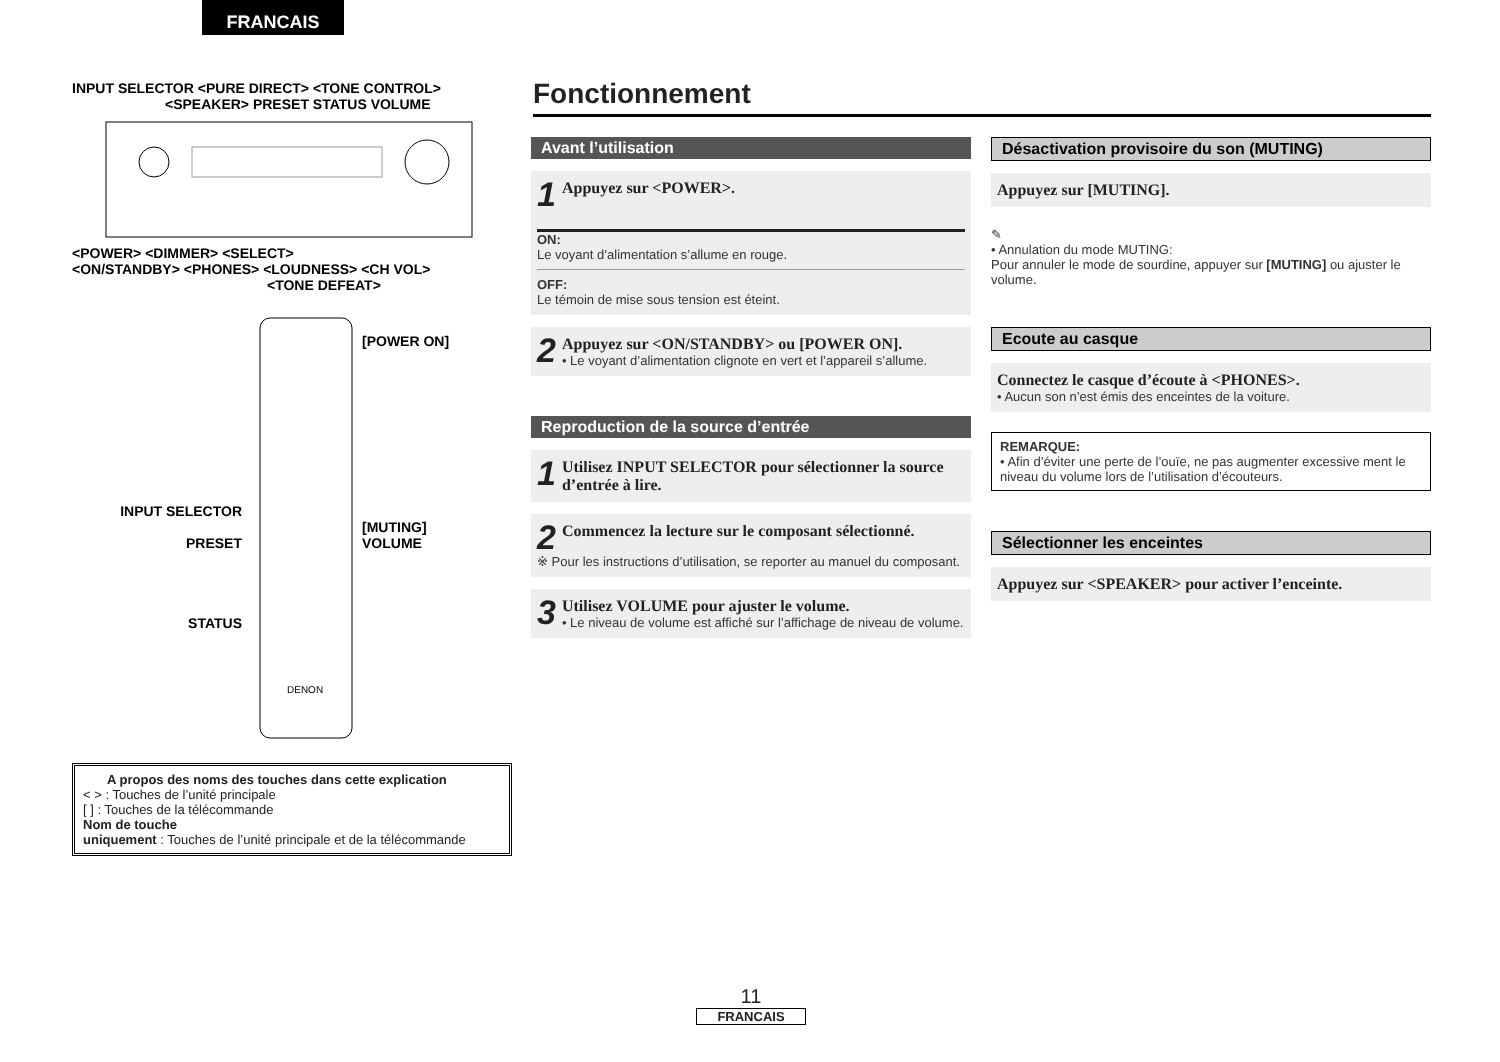FRANCAIS
INPUT SELECTOR <PURE DIRECT> <TONE CONTROL>
<SPEAKER> PRESET STATUS VOLUME
<POWER> <DIMMER> <SELECT>
<ON/STANDBY> <PHONES> <LOUDNESS> <CH VOL>
<TONE DEFEAT>
INPUT SELECTOR
PRESET
STATUS
DENON
[POWER ON]
[MUTING]
VOLUME
A propos des noms des touches dans cette explication
< > : Touches de l’unité principale
[ ] : Touches de la télécommande
Nom de touche
uniquement : Touches de l’unité principale et de la télécommande
Fonctionnement
Avant l’utilisation
1 Appuyez sur <POWER>.
ON:
Le voyant d’alimentation s’allume en rouge.
OFF:
Le témoin de mise sous tension est éteint.
2 Appuyez sur <ON/STANDBY> ou [POWER ON].
• Le voyant d’alimentation clignote en vert et l’appareil s’allume.
Reproduction de la source d’entrée
1 Utilisez INPUT SELECTOR pour sélectionner la source d’entrée à lire.
2 Commencez la lecture sur le composant sélectionné.
※ Pour les instructions d’utilisation, se reporter au manuel du composant.
3 Utilisez VOLUME pour ajuster le volume.
• Le niveau de volume est affiché sur l’affichage de niveau de volume.
Désactivation provisoire du son (MUTING)
Appuyez sur [MUTING].
✎
• Annulation du mode MUTING:
Pour annuler le mode de sourdine, appuyer sur [MUTING] ou ajuster le volume.
Ecoute au casque
Connectez le casque d’écoute à <PHONES>.
• Aucun son n’est émis des enceintes de la voiture.
REMARQUE:
• Afin d’éviter une perte de l’ouïe, ne pas augmenter excessive ment le niveau du volume lors de l’utilisation d’écouteurs.
Sélectionner les enceintes
Appuyez sur <SPEAKER> pour activer l’enceinte.
11
FRANCAIS